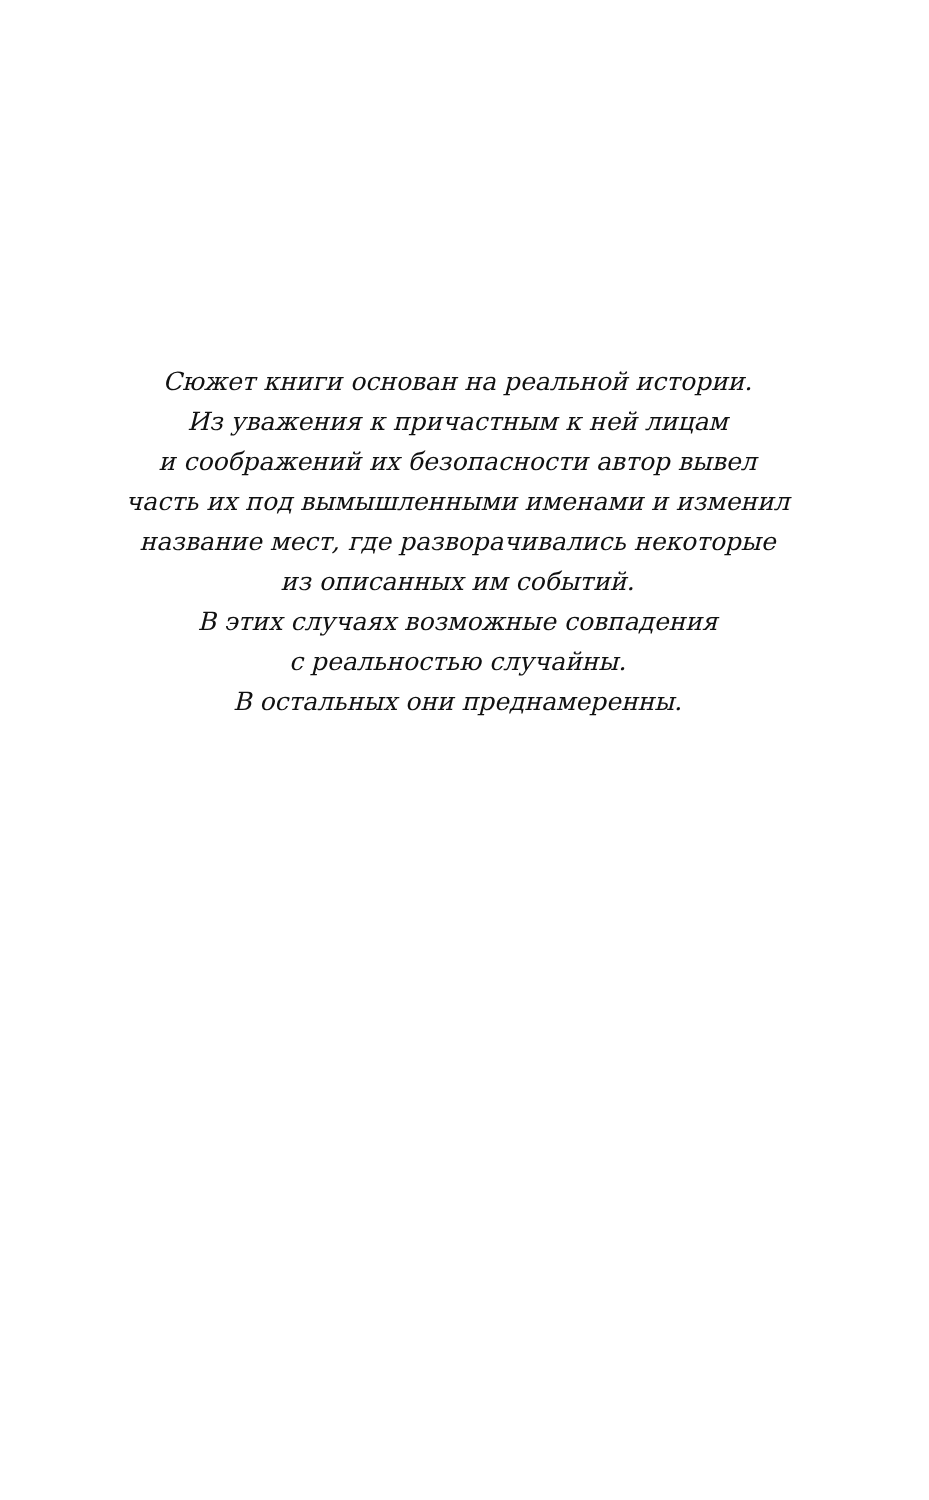Сюжет книги основан на реальной истории.
Из уважения к причастным к ней лицам
и соображений их безопасности автор вывел
часть их под вымышленными именами и изменил
название мест, где разворачивались некоторые
из описанных им событий.
В этих случаях возможные совпадения
с реальностью случайны.
В остальных они преднамеренны.